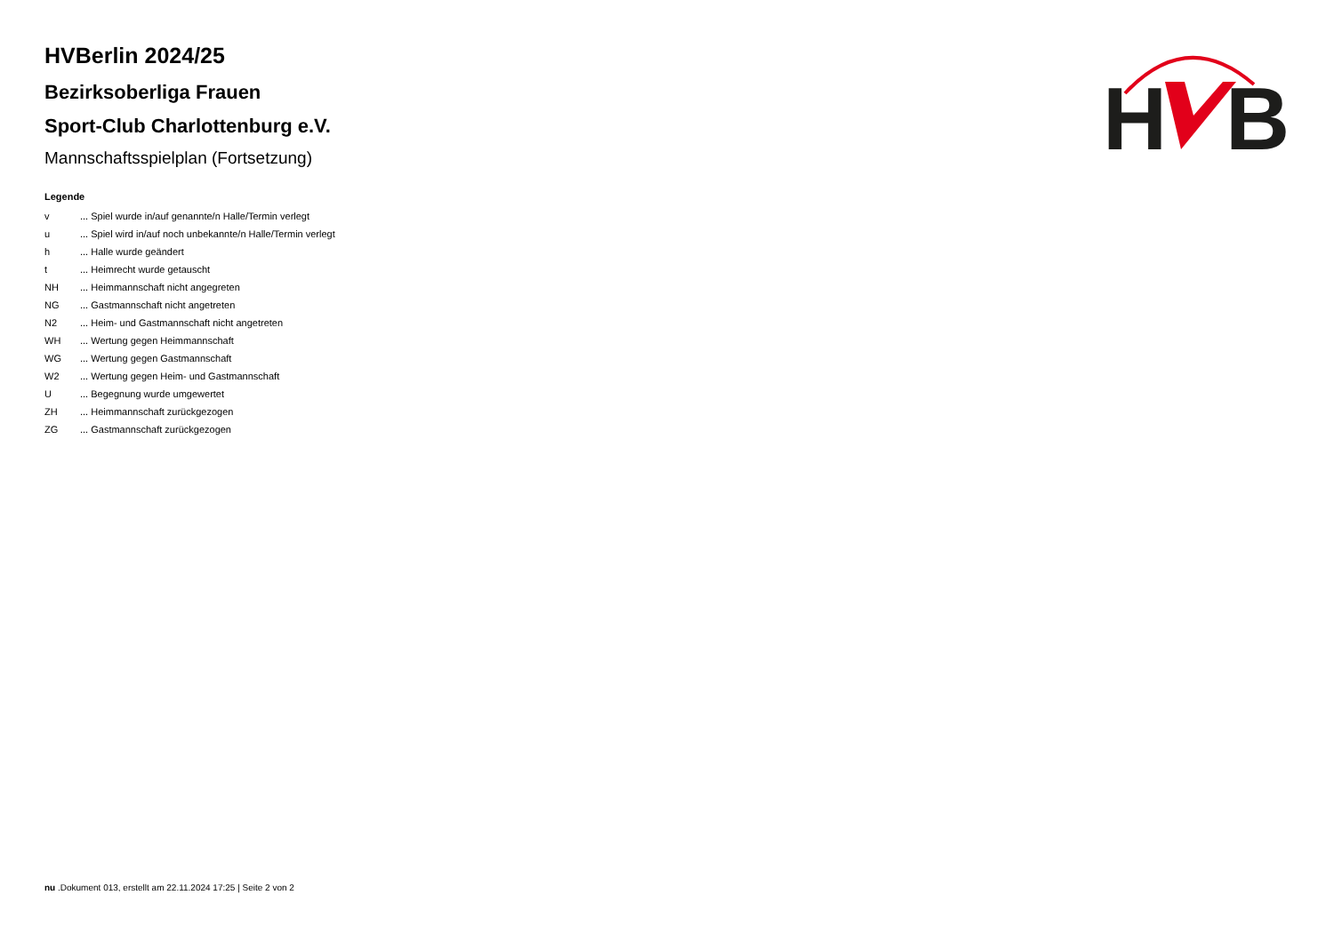H
B
HVBerlin 2024/25
Bezirksoberliga Frauen
Sport-Club Charlottenburg e.V.
Mannschaftsspielplan (Fortsetzung)
Legende
| v | ... Spiel wurde in/auf genannte/n Halle/Termin verlegt |
| u | ... Spiel wird in/auf noch unbekannte/n Halle/Termin verlegt |
| h | ... Halle wurde geändert |
| t | ... Heimrecht wurde getauscht |
| NH | ... Heimmannschaft nicht angegreten |
| NG | ... Gastmannschaft nicht angetreten |
| N2 | ... Heim- und Gastmannschaft nicht angetreten |
| WH | ... Wertung gegen Heimmannschaft |
| WG | ... Wertung gegen Gastmannschaft |
| W2 | ... Wertung gegen Heim- und Gastmannschaft |
| U | ... Begegnung wurde umgewertet |
| ZH | ... Heimmannschaft zurückgezogen |
| ZG | ... Gastmannschaft zurückgezogen |
nu .Dokument 013, erstellt am 22.11.2024 17:25 | Seite 2 von 2